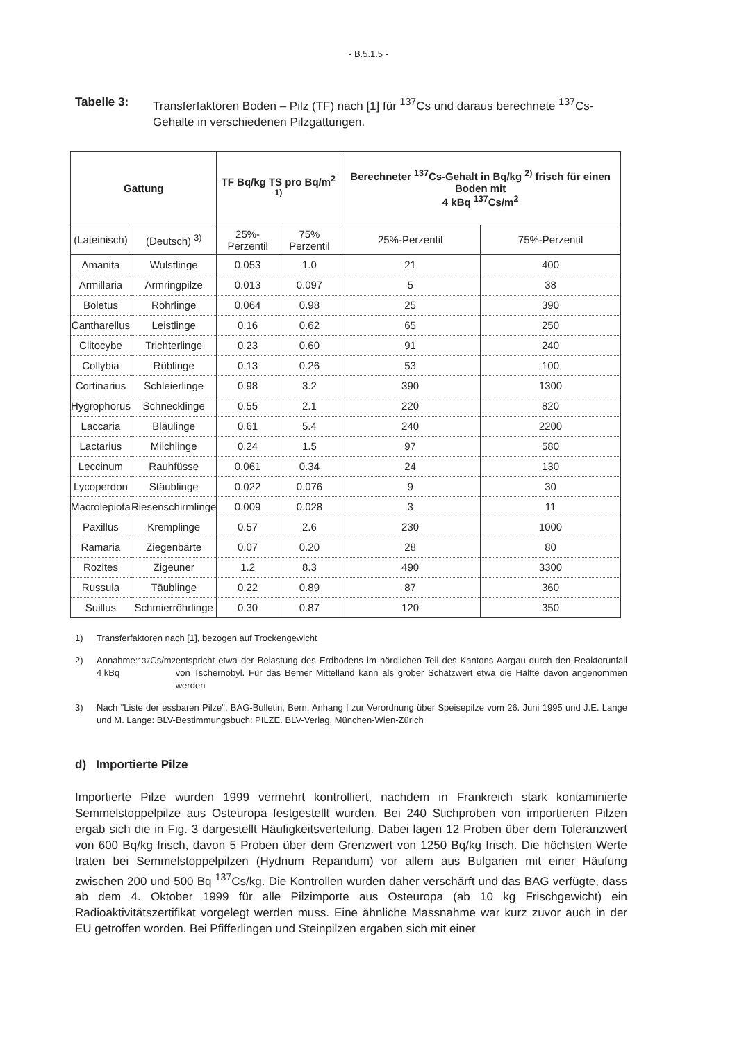- B.5.1.5 -
Tabelle 3: Transferfaktoren Boden – Pilz (TF) nach [1] für <sup>137</sup>Cs und daraus berechnete <sup>137</sup>Cs-Gehalte in verschiedenen Pilzgattungen.
| Gattung | | TF Bq/kg TS pro Bq/m<sup>2 1)</sup> | | Berechneter <sup>137</sup>Cs-Gehalt in Bq/kg <sup>2)</sup> frisch für einen Boden mit 4 kBq <sup>137</sup>Cs/m<sup>2</sup> | |
| --- | --- | --- | --- | --- | --- |
| (Lateinisch) | (Deutsch) <sup>3)</sup> | 25%-Perzentil | 75% Perzentil | 25%-Perzentil | 75%-Perzentil |
| Amanita | Wulstlinge | 0.053 | 1.0 | 21 | 400 |
| Armillaria | Armringpilze | 0.013 | 0.097 | 5 | 38 |
| Boletus | Röhrlinge | 0.064 | 0.98 | 25 | 390 |
| Cantharellus | Leistlinge | 0.16 | 0.62 | 65 | 250 |
| Clitocybe | Trichterlinge | 0.23 | 0.60 | 91 | 240 |
| Collybia | Rüblinge | 0.13 | 0.26 | 53 | 100 |
| Cortinarius | Schleierlinge | 0.98 | 3.2 | 390 | 1300 |
| Hygrophorus | Schnecklinge | 0.55 | 2.1 | 220 | 820 |
| Laccaria | Bläulinge | 0.61 | 5.4 | 240 | 2200 |
| Lactarius | Milchlinge | 0.24 | 1.5 | 97 | 580 |
| Leccinum | Rauhfüsse | 0.061 | 0.34 | 24 | 130 |
| Lycoperdon | Stäublinge | 0.022 | 0.076 | 9 | 30 |
| Macrolepiota | Riesenschirmlinge | 0.009 | 0.028 | 3 | 11 |
| Paxillus | Kremplinge | 0.57 | 2.6 | 230 | 1000 |
| Ramaria | Ziegenbärte | 0.07 | 0.20 | 28 | 80 |
| Rozites | Zigeuner | 1.2 | 8.3 | 490 | 3300 |
| Russula | Täublinge | 0.22 | 0.89 | 87 | 360 |
| Suillus | Schmierröhrlinge | 0.30 | 0.87 | 120 | 350 |
1)
Transferfaktoren nach [1], bezogen auf Trockengewicht
2)
Annahme: 4 kBq <sup>137</sup>Cs/m<sup>2</sup> entspricht etwa der Belastung des Erdbodens im nördlichen Teil des Kantons Aargau durch den Reaktorunfall von Tschernobyl. Für das Berner Mittelland kann als grober Schätzwert etwa die Hälfte davon angenommen werden
3)
Nach "Liste der essbaren Pilze", BAG-Bulletin, Bern, Anhang I zur Verordnung über Speisepilze vom 26. Juni 1995 und J.E. Lange und M. Lange: BLV-Bestimmungsbuch: PILZE. BLV-Verlag, München-Wien-Zürich
d) Importierte Pilze
Importierte Pilze wurden 1999 vermehrt kontrolliert, nachdem in Frankreich stark kontaminierte Semmelstoppelpilze aus Osteuropa festgestellt wurden. Bei 240 Stichproben von importierten Pilzen ergab sich die in Fig. 3 dargestellt Häufigkeitsverteilung. Dabei lagen 12 Proben über dem Toleranzwert von 600 Bq/kg frisch, davon 5 Proben über dem Grenzwert von 1250 Bq/kg frisch. Die höchsten Werte traten bei Semmelstoppelpilzen (Hydnum Repandum) vor allem aus Bulgarien mit einer Häufung zwischen 200 und 500 Bq <sup>137</sup>Cs/kg. Die Kontrollen wurden daher verschärft und das BAG verfügte, dass ab dem 4. Oktober 1999 für alle Pilzimporte aus Osteuropa (ab 10 kg Frischgewicht) ein Radioaktivitätszertifikat vorgelegt werden muss. Eine ähnliche Massnahme war kurz zuvor auch in der EU getroffen worden. Bei Pfifferlingen und Steinpilzen ergaben sich mit einer